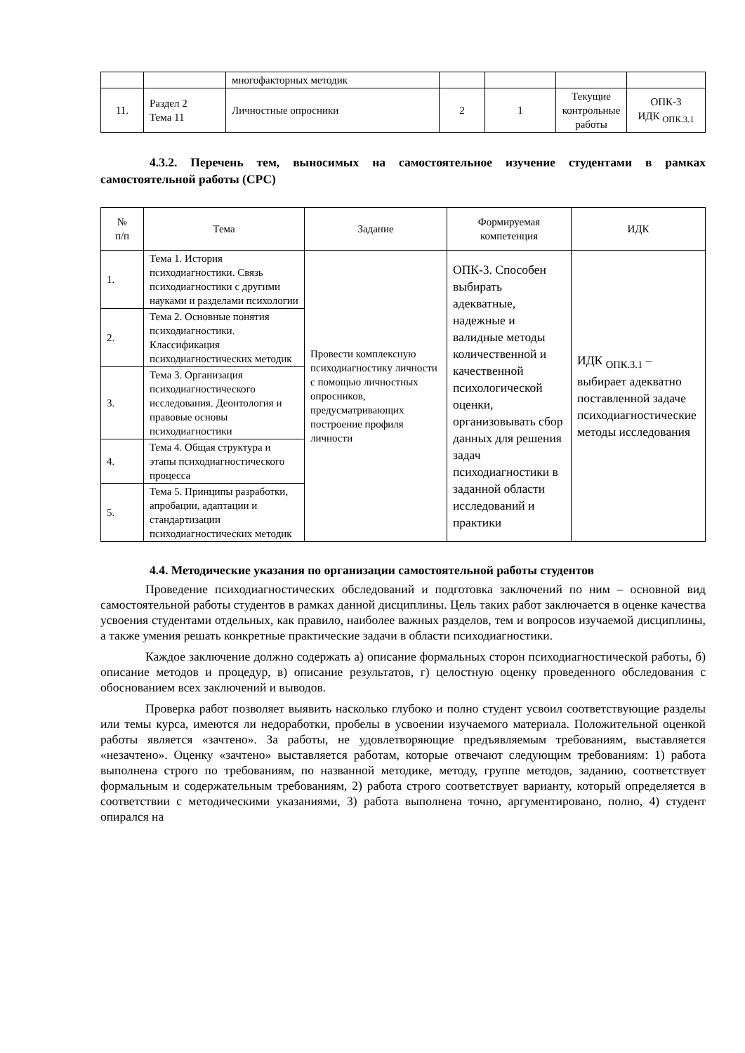| | | многофакторных методик | | | | |
| 11. | Раздел 2 Тема 11 | Личностные опросники | 2 | 1 | Текущие контрольные работы | ОПК-3 ИДК <sub>ОПК.3.1</sub> |
4.3.2. Перечень тем, выносимых на самостоятельное изучение студентами в рамках самостоятельной работы (СРС)
| № п/п | Тема | Задание | Формируемая компетенция | ИДК |
| --- | --- | --- | --- | --- |
| 1. | Тема 1. История психодиагностики. Связь психодиагностики с другими науками и разделами психологии | Провести комплексную психодиагностику личности с помощью личностных опросников, предусматривающих построение профиля личности | ОПК-3. Способен выбирать адекватные, надежные и валидные методы количественной и качественной психологической оценки, организовывать сбор данных для решения задач психодиагностики в заданной области исследований и практики | ИДК <sub>ОПК.3.1</sub> – выбирает адекватно поставленной задаче психодиагностические методы исследования |
| 2. | Тема 2. Основные понятия психодиагностики. Классификация психодиагностических методик | | | |
| 3. | Тема 3. Организация психодиагностического исследования. Деонтология и правовые основы психодиагностики | | | |
| 4. | Тема 4. Общая структура и этапы психодиагностического процесса | | | |
| 5. | Тема 5. Принципы разработки, апробации, адаптации и стандартизации психодиагностических методик | | | |
4.4. Методические указания по организации самостоятельной работы студентов
Проведение психодиагностических обследований и подготовка заключений по ним – основной вид самостоятельной работы студентов в рамках данной дисциплины. Цель таких работ заключается в оценке качества усвоения студентами отдельных, как правило, наиболее важных разделов, тем и вопросов изучаемой дисциплины, а также умения решать конкретные практические задачи в области психодиагностики.
Каждое заключение должно содержать а) описание формальных сторон психодиагностической работы, б) описание методов и процедур, в) описание результатов, г) целостную оценку проведенного обследования с обоснованием всех заключений и выводов.
Проверка работ позволяет выявить насколько глубоко и полно студент усвоил соответствующие разделы или темы курса, имеются ли недоработки, пробелы в усвоении изучаемого материала. Положительной оценкой работы является «зачтено». За работы, не удовлетворяющие предъявляемым требованиям, выставляется «незачтено». Оценку «зачтено» выставляется работам, которые отвечают следующим требованиям: 1) работа выполнена строго по требованиям, по названной методике, методу, группе методов, заданию, соответствует формальным и содержательным требованиям, 2) работа строго соответствует варианту, который определяется в соответствии с методическими указаниями, 3) работа выполнена точно, аргументировано, полно, 4) студент опирался на